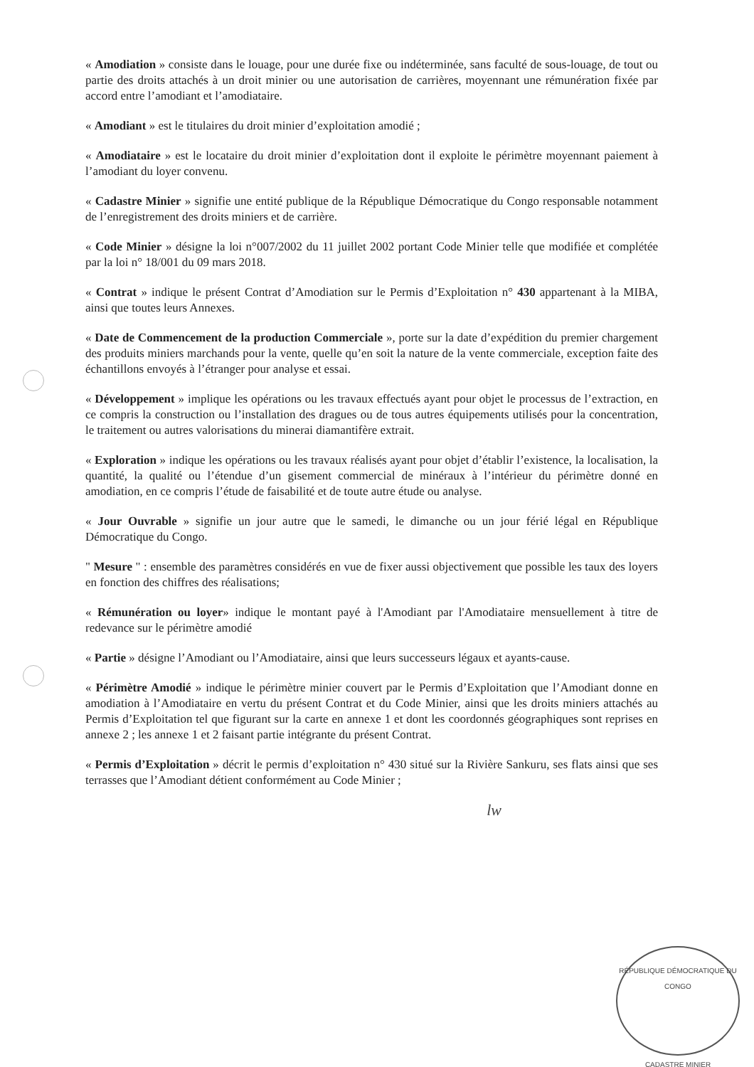« Amodiation » consiste dans le louage, pour une durée fixe ou indéterminée, sans faculté de sous-louage, de tout ou partie des droits attachés à un droit minier ou une autorisation de carrières, moyennant une rémunération fixée par accord entre l’amodiant et l’amodiataire.
« Amodiant » est le titulaires du droit minier d’exploitation amodié ;
« Amodiataire » est le locataire du droit minier d’exploitation dont il exploite le périmètre moyennant paiement à l’amodiant du loyer convenu.
« Cadastre Minier » signifie une entité publique de la République Démocratique du Congo responsable notamment de l’enregistrement des droits miniers et de carrière.
« Code Minier » désigne la loi n°007/2002 du 11 juillet 2002 portant Code Minier telle que modifiée et complétée par la loi n° 18/001 du 09 mars 2018.
« Contrat » indique le présent Contrat d’Amodiation sur le Permis d’Exploitation n° 430 appartenant à la MIBA, ainsi que toutes leurs Annexes.
« Date de Commencement de la production Commerciale », porte sur la date d’expédition du premier chargement des produits miniers marchands pour la vente, quelle qu’en soit la nature de la vente commerciale, exception faite des échantillons envoyés à l’étranger pour analyse et essai.
« Développement » implique les opérations ou les travaux effectués ayant pour objet le processus de l’extraction, en ce compris la construction ou l’installation des dragues ou de tous autres équipements utilisés pour la concentration, le traitement ou autres valorisations du minerai diamantifère extrait.
« Exploration » indique les opérations ou les travaux réalisés ayant pour objet d’établir l’existence, la localisation, la quantité, la qualité ou l’étendue d’un gisement commercial de minéraux à l’intérieur du périmètre donné en amodiation, en ce compris l’étude de faisabilité et de toute autre étude ou analyse.
« Jour Ouvrable » signifie un jour autre que le samedi, le dimanche ou un jour férié légal en République Démocratique du Congo.
" Mesure " : ensemble des paramètres considérés en vue de fixer aussi objectivement que possible les taux des loyers en fonction des chiffres des réalisations;
« Rémunération ou loyer» indique le montant payé à l'Amodiant par l'Amodiataire mensuellement à titre de redevance sur le périmètre amodié
« Partie » désigne l’Amodiant ou l’Amodiataire, ainsi que leurs successeurs légaux et ayants-cause.
« Périmètre Amodié » indique le périmètre minier couvert par le Permis d’Exploitation que l’Amodiant donne en amodiation à l’Amodiataire en vertu du présent Contrat et du Code Minier, ainsi que les droits miniers attachés au Permis d’Exploitation tel que figurant sur la carte en annexe 1 et dont les coordonnés géographiques sont reprises en annexe 2 ; les annexe 1 et 2 faisant partie intégrante du présent Contrat.
« Permis d’Exploitation » décrit le permis d’exploitation n° 430 situé sur la Rivière Sankuru, ses flats ainsi que ses terrasses que l’Amodiant détient conformément au Code Minier ;
lw
RÉPUBLIQUE DÉMOCRATIQUE DU CONGO
CADASTRE MINIER